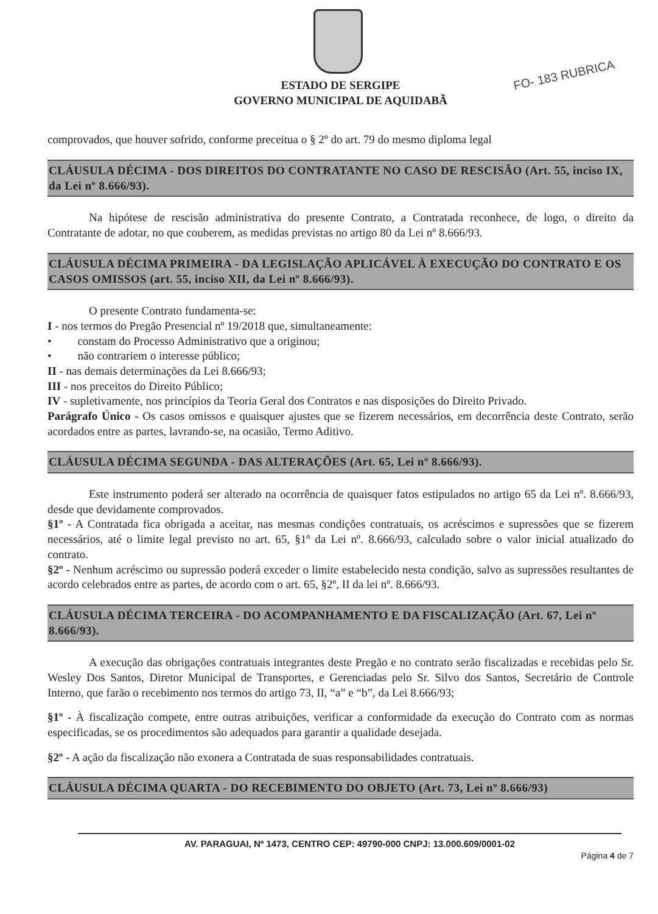FO- 183 RUBRICA
ESTADO DE SERGIPE
GOVERNO MUNICIPAL DE AQUIDABÃ
comprovados, que houver sofrido, conforme preceitua o § 2º do art. 79 do mesmo diploma legal
CLÁUSULA DÉCIMA - DOS DIREITOS DO CONTRATANTE NO CASO DE RESCISÃO (Art. 55, inciso IX, da Lei nº 8.666/93).
Na hipótese de rescisão administrativa do presente Contrato, a Contratada reconhece, de logo, o direito da Contratante de adotar, no que couberem, as medidas previstas no artigo 80 da Lei nº 8.666/93.
CLÁUSULA DÉCIMA PRIMEIRA - DA LEGISLAÇÃO APLICÁVEL À EXECUÇÃO DO CONTRATO E OS CASOS OMISSOS (art. 55, inciso XII, da Lei nº 8.666/93).
O presente Contrato fundamenta-se:
I - nos termos do Pregão Presencial nº 19/2018 que, simultaneamente:
• constam do Processo Administrativo que a originou;
• não contrariem o interesse público;
II - nas demais determinações da Lei 8.666/93;
III - nos preceitos do Direito Público;
IV - supletivamente, nos princípios da Teoria Geral dos Contratos e nas disposições do Direito Privado.
Parágrafo Único - Os casos omissos e quaisquer ajustes que se fizerem necessários, em decorrência deste Contrato, serão acordados entre as partes, lavrando-se, na ocasião, Termo Aditivo.
CLÁUSULA DÉCIMA SEGUNDA - DAS ALTERAÇÕES (Art. 65, Lei nº 8.666/93).
Este instrumento poderá ser alterado na ocorrência de quaisquer fatos estipulados no artigo 65 da Lei nº. 8.666/93, desde que devidamente comprovados.
§1º - A Contratada fica obrigada a aceitar, nas mesmas condições contratuais, os acréscimos e supressões que se fizerem necessários, até o limite legal previsto no art. 65, §1º da Lei nº. 8.666/93, calculado sobre o valor inicial atualizado do contrato.
§2º - Nenhum acréscimo ou supressão poderá exceder o limite estabelecido nesta condição, salvo as supressões resultantes de acordo celebrados entre as partes, de acordo com o art. 65, §2º, II da lei nº. 8.666/93.
CLÁUSULA DÉCIMA TERCEIRA - DO ACOMPANHAMENTO E DA FISCALIZAÇÃO (Art. 67, Lei nº 8.666/93).
A execução das obrigações contratuais integrantes deste Pregão e no contrato serão fiscalizadas e recebidas pelo Sr. Wesley Dos Santos, Diretor Municipal de Transportes, e Gerenciadas pelo Sr. Silvo dos Santos, Secretário de Controle Interno, que farão o recebimento nos termos do artigo 73, II, “a” e “b”, da Lei 8.666/93;
§1º - À fiscalização compete, entre outras atribuições, verificar a conformidade da execução do Contrato com as normas especificadas, se os procedimentos são adequados para garantir a qualidade desejada.
§2º - A ação da fiscalização não exonera a Contratada de suas responsabilidades contratuais.
CLÁUSULA DÉCIMA QUARTA - DO RECEBIMENTO DO OBJETO (Art. 73, Lei nº 8.666/93)
AV. PARAGUAI, Nº 1473, CENTRO CEP: 49790-000 CNPJ: 13.000.609/0001-02
Página 4 de 7